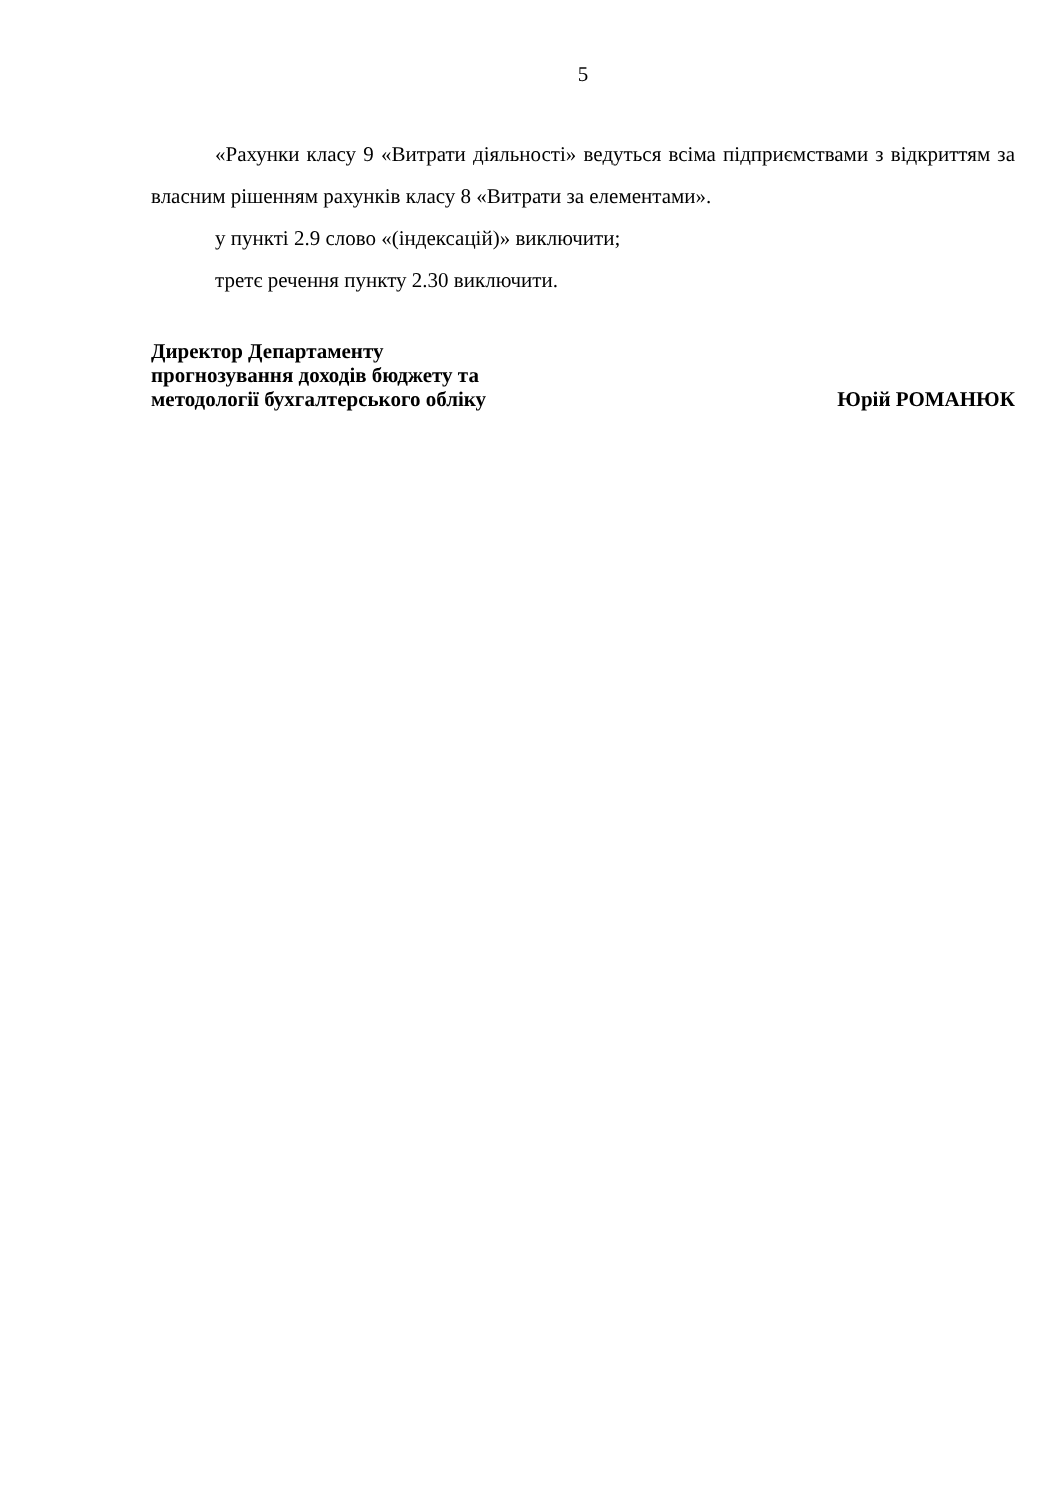5
«Рахунки класу 9 «Витрати діяльності» ведуться всіма підприємствами з відкриттям за власним рішенням рахунків класу 8 «Витрати за елементами».
у пункті 2.9 слово «(індексацій)» виключити;
третє речення пункту 2.30 виключити.
Директор Департаменту
прогнозування доходів бюджету та
методології бухгалтерського обліку
Юрій РОМАНЮК